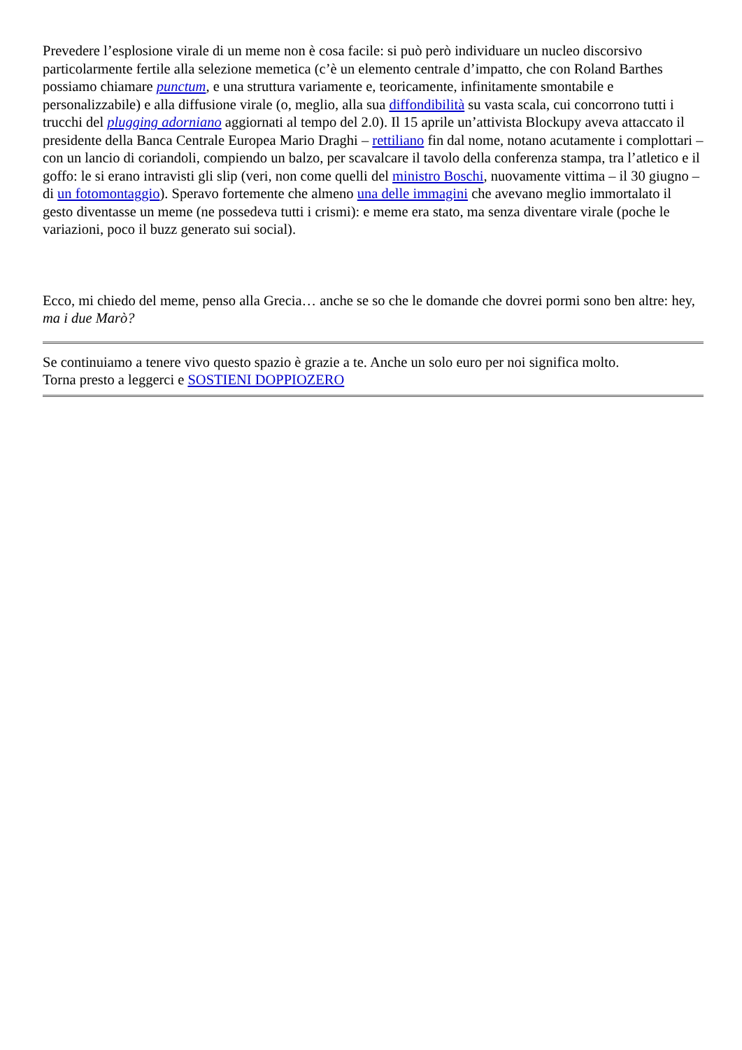Prevedere l’esplosione virale di un meme non è cosa facile: si può però individuare un nucleo discorsivo particolarmente fertile alla selezione memetica (c’è un elemento centrale d’impatto, che con Roland Barthes possiamo chiamare punctum, e una struttura variamente e, teoricamente, infinitamente smontabile e personalizzabile) e alla diffusione virale (o, meglio, alla sua diffondibilità su vasta scala, cui concorrono tutti i trucchi del plugging adorniano aggiornati al tempo del 2.0). Il 15 aprile un’attivista Blockupy aveva attaccato il presidente della Banca Centrale Europea Mario Draghi – rettiliano fin dal nome, notano acutamente i complottari – con un lancio di coriandoli, compiendo un balzo, per scavalcare il tavolo della conferenza stampa, tra l’atletico e il goffo: le si erano intravisti gli slip (veri, non come quelli del ministro Boschi, nuovamente vittima – il 30 giugno – di un fotomontaggio). Speravo fortemente che almeno una delle immagini che avevano meglio immortalato il gesto diventasse un meme (ne possedeva tutti i crismi): e meme era stato, ma senza diventare virale (poche le variazioni, poco il buzz generato sui social).
Ecco, mi chiedo del meme, penso alla Grecia… anche se so che le domande che dovrei pormi sono ben altre: hey, ma i due Marò?
Se continuiamo a tenere vivo questo spazio è grazie a te. Anche un solo euro per noi significa molto.
Torna presto a leggerci e SOSTIENI DOPPIOZERO